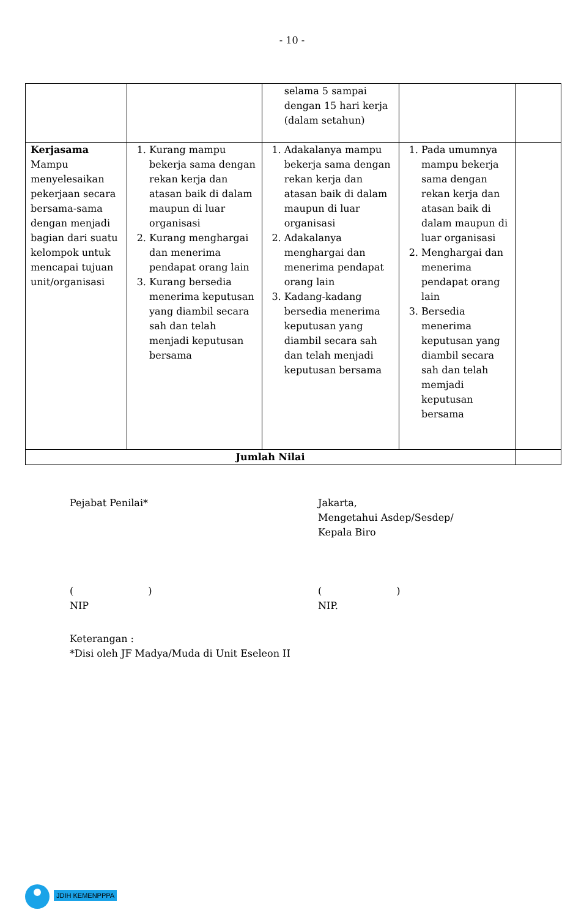- 10 -
| | | selama 5 sampai dengan 15 hari kerja (dalam setahun) | | |
| Kerjasama Mampu menyelesaikan pekerjaan secara bersama-sama dengan menjadi bagian dari suatu kelompok untuk mencapai tujuan unit/organisasi | 1. Kurang mampu bekerja sama dengan rekan kerja dan atasan baik di dalam maupun di luar organisasi 2. Kurang menghargai dan menerima pendapat orang lain 3. Kurang bersedia menerima keputusan yang diambil secara sah dan telah menjadi keputusan bersama | 1. Adakalanya mampu bekerja sama dengan rekan kerja dan atasan baik di dalam maupun di luar organisasi 2. Adakalanya menghargai dan menerima pendapat orang lain 3. Kadang-kadang bersedia menerima keputusan yang diambil secara sah dan telah menjadi keputusan bersama | 1. Pada umumnya mampu bekerja sama dengan rekan kerja dan atasan baik di dalam maupun di luar organisasi 2. Menghargai dan menerima pendapat orang lain 3. Bersedia menerima keputusan yang diambil secara sah dan telah memjadi keputusan bersama | |
| Jumlah Nilai | | | | |
Pejabat Penilai* Jakarta,
Mengetahui Asdep/Sesdep/
Kepala Biro
( )
NIP
( )
NIP.
Keterangan :
*Disi oleh JF Madya/Muda di Unit Eseleon II
JDIH KEMENPPPA